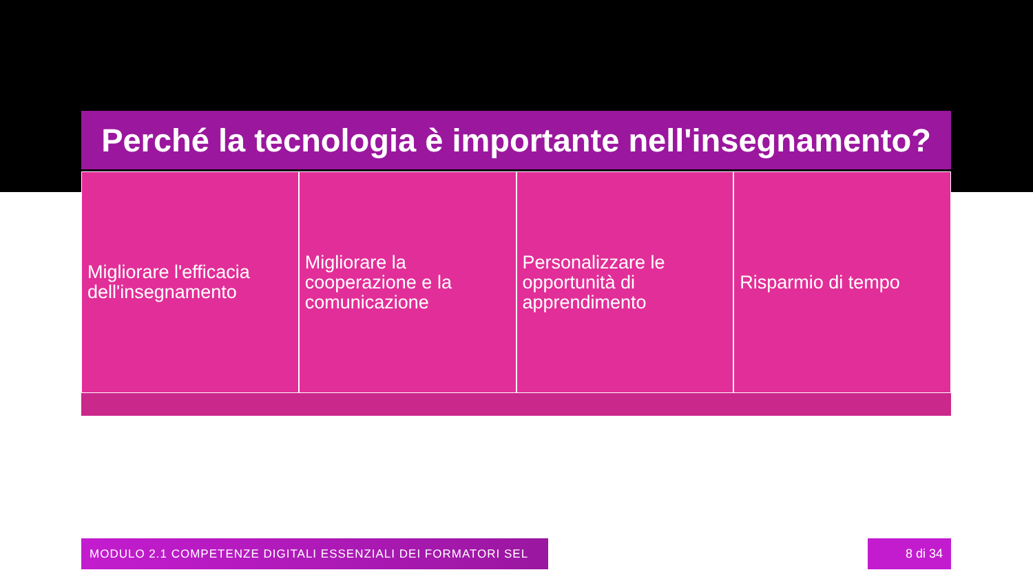Perché la tecnologia è importante nell'insegnamento?
Migliorare l'efficacia dell'insegnamento
Migliorare la cooperazione e la comunicazione
Personalizzare le opportunità di apprendimento
Risparmio di tempo
MODULO 2.1 COMPETENZE DIGITALI ESSENZIALI DEI FORMATORI SEL 8 di 34